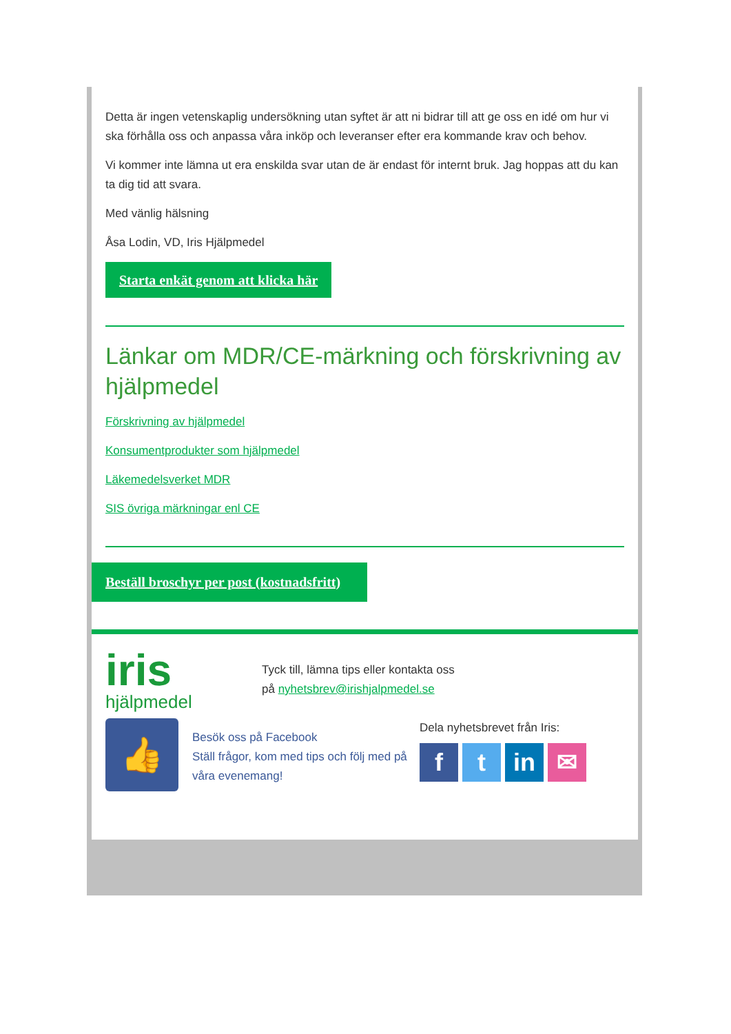Detta är ingen vetenskaplig undersökning utan syftet är att ni bidrar till att ge oss en idé om hur vi ska förhålla oss och anpassa våra inköp och leveranser efter era kommande krav och behov.
Vi kommer inte lämna ut era enskilda svar utan de är endast för internt bruk. Jag hoppas att du kan ta dig tid att svara.
Med vänlig hälsning
Åsa Lodin, VD, Iris Hjälpmedel
Starta enkät genom att klicka här
Länkar om MDR/CE-märkning och förskrivning av hjälpmedel
Förskrivning av hjälpmedel
Konsumentprodukter som hjälpmedel
Läkemedelsverket MDR
SIS övriga märkningar enl CE
Beställ broschyr per post (kostnadsfritt)
iris
hjälpmedel
Tyck till, lämna tips eller kontakta oss
på nyhetsbrev@irishjalpmedel.se
👍
Besök oss på Facebook
Ställ frågor, kom med tips och följ med på våra evenemang!
Dela nyhetsbrevet från Iris:
ft in ✉